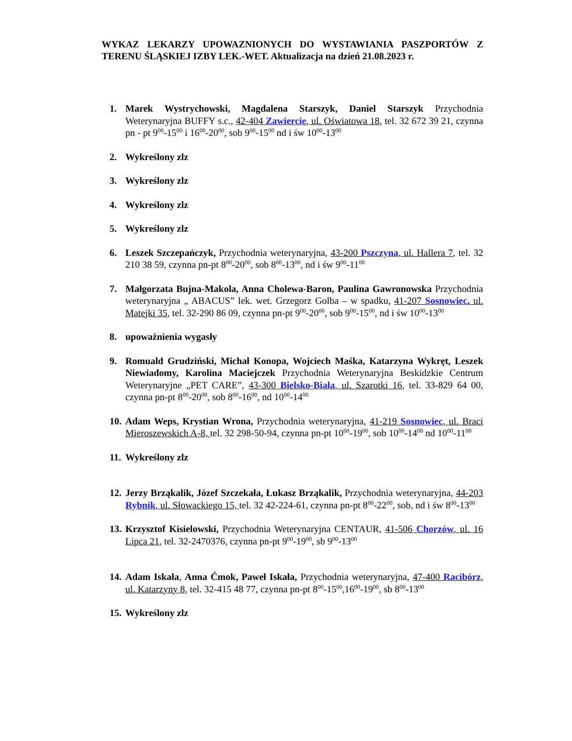WYKAZ LEKARZY UPOWAZNIONYCH DO WYSTAWIANIA PASZPORTÓW Z TERENU ŚLĄSKIEJ IZBY LEK.-WET. Aktualizacja na dzień 21.08.2023 r.
1. Marek Wystrychowski, Magdalena Starszyk, Daniel Starszyk Przychodnia Weterynaryjna BUFFY s.c., 42-404 Zawiercie, ul. Oświatowa 18, tel. 32 672 39 21, czynna pn - pt 9<sup>00</sup>-15<sup>00</sup> i 16<sup>00</sup>-20<sup>00</sup>, sob 9<sup>00</sup>-15<sup>00</sup> nd i św 10<sup>00</sup>-13<sup>00</sup>
2. Wykreślony zlz
3. Wykreślony zlz
4. Wykreślony zlz
5. Wykreślony zlz
6. Leszek Szczepańczyk, Przychodnia weterynaryjna, 43-200 Pszczyna, ul. Hallera 7, tel. 32 210 38 59, czynna pn-pt 8<sup>00</sup>-20<sup>00</sup>, sob 8<sup>00</sup>-13<sup>00</sup>, nd i św 9<sup>00</sup>-11<sup>00</sup>
7. Małgorzata Bujna-Makola, Anna Cholewa-Baron, Paulina Gawronowska Przychodnia weterynaryjna „ ABACUS” lek. wet. Grzegorz Golba – w spadku, 41-207 Sosnowiec, ul. Matejki 35, tel. 32-290 86 09, czynna pn-pt 9<sup>00</sup>-20<sup>00</sup>, sob 9<sup>00</sup>-15<sup>00</sup>, nd i św 10<sup>00</sup>-13<sup>00</sup>
8. upoważnienia wygasły
9. Romuald Grudziński, Michał Konopa, Wojciech Maśka, Katarzyna Wykręt, Leszek Niewiadomy, Karolina Maciejczek Przychodnia Weterynaryjna Beskidzkie Centrum Weterynaryjne „PET CARE”, 43-300 Bielsko-Biała, ul. Szarotki 16, tel. 33-829 64 00, czynna pn-pt 8<sup>00</sup>-20<sup>00</sup>, sob 8<sup>00</sup>-16<sup>00</sup>, nd 10<sup>00</sup>-14<sup>00</sup>
10. Adam Weps, Krystian Wrona, Przychodnia weterynaryjna, 41-219 Sosnowiec, ul. Braci Mieroszewskich A-8, tel. 32 298-50-94, czynna pn-pt 10<sup>00</sup>-19<sup>00</sup>, sob 10<sup>00</sup>-14<sup>00</sup> nd 10<sup>00</sup>-11<sup>00</sup>
11. Wykreślony zlz
12. Jerzy Brząkalik, Józef Szczekała, Łukasz Brząkalik, Przychodnia weterynaryjna, 44-203 Rybnik, ul. Słowackiego 15, tel. 32 42-224-61, czynna pn-pt 8<sup>00</sup>-22<sup>00</sup>, sob, nd i św 8<sup>00</sup>-13<sup>00</sup>
13. Krzysztof Kisielowski, Przychodnia Weterynaryjna CENTAUR, 41-506 Chorzów, ul. 16 Lipca 21, tel. 32-2470376, czynna pn-pt 9<sup>00</sup>-19<sup>00</sup>, sb 9<sup>00</sup>-13<sup>00</sup>
14. Adam Iskała, Anna Ćmok, Paweł Iskała, Przychodnia weterynaryjna, 47-400 Racibórz, ul. Katarzyny 8, tel. 32-415 48 77, czynna pn-pt 8<sup>00</sup>-15<sup>00</sup>,16<sup>00</sup>-19<sup>00</sup>, sb 8<sup>00</sup>-13<sup>00</sup>
15. Wykreślony zlz